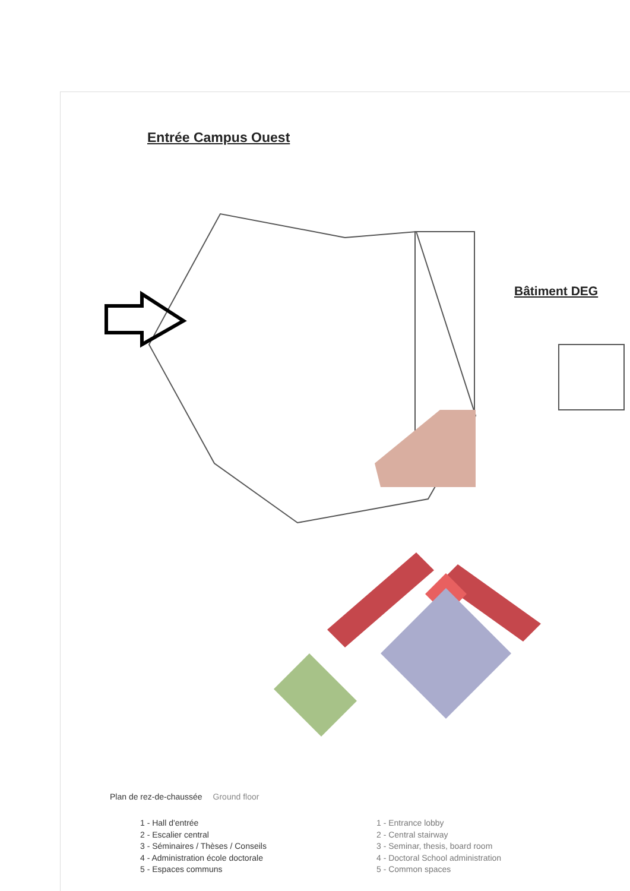Entrée Campus Ouest
Bâtiment DEG
Plan de rez-de-chaussée Ground floor
1 - Hall d'entrée
2 - Escalier central
3 - Séminaires / Thèses / Conseils
4 - Administration école doctorale
5 - Espaces communs
1 - Entrance lobby
2 - Central stairway
3 - Seminar, thesis, board room
4 - Doctoral School administration
5 - Common spaces